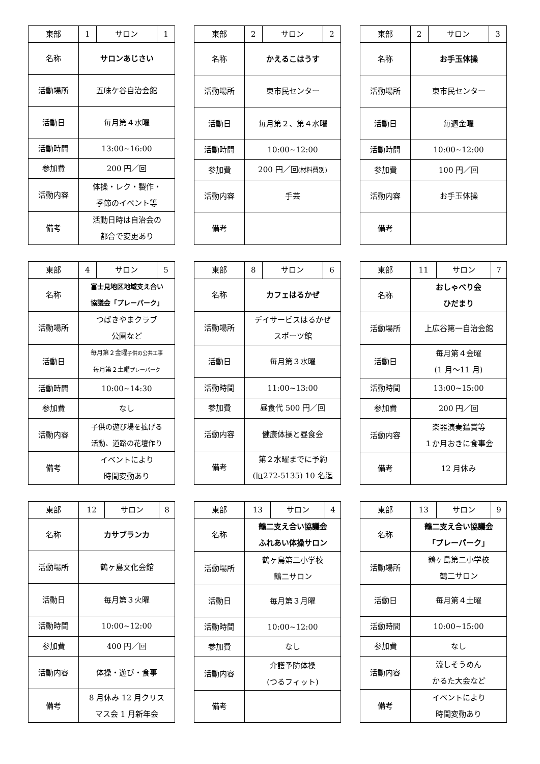| 東部 | 1 | サロン | 1 |
| 名称 | サロンあじさい | | |
| 活動場所 | 五味ケ谷自治会館 | | |
| 活動日 | 毎月第４水曜 | | |
| 活動時間 | 13:00~16:00 | | |
| 参加費 | 200 円／回 | | |
| 活動内容 | 体操・レク・製作・ 季節のイベント等 | | |
| 備考 | 活動日時は自治会の 都合で変更あり | | |
| 東部 | 2 | サロン | 2 |
| 名称 | かえるこはうす | | |
| 活動場所 | 東市民センター | | |
| 活動日 | 毎月第２、第４水曜 | | |
| 活動時間 | 10:00~12:00 | | |
| 参加費 | 200 円／回 (材料費別) | | |
| 活動内容 | 手芸 | | |
| 備考 | | | |
| 東部 | 2 | サロン | 3 |
| 名称 | お手玉体操 | | |
| 活動場所 | 東市民センター | | |
| 活動日 | 毎週金曜 | | |
| 活動時間 | 10:00~12:00 | | |
| 参加費 | 100 円／回 | | |
| 活動内容 | お手玉体操 | | |
| 備考 | | | |
| 東部 | 4 | サロン | 5 |
| 名称 | 富士見地区地域支え合い 協議会「プレーパーク」 | | |
| 活動場所 | つばきやまクラブ 公園など | | |
| 活動日 | 毎月第２金曜 子供の公共工事 毎月第２土曜 プレーパーク | | |
| 活動時間 | 10:00~14:30 | | |
| 参加費 | なし | | |
| 活動内容 | 子供の遊び場を拡げる 活動、道路の花壇作り | | |
| 備考 | イベントにより 時間変動あり | | |
| 東部 | 8 | サロン | 6 |
| 名称 | カフェはるかぜ | | |
| 活動場所 | デイサービスはるかぜ スポーツ館 | | |
| 活動日 | 毎月第３水曜 | | |
| 活動時間 | 11:00~13:00 | | |
| 参加費 | 昼食代 500 円／回 | | |
| 活動内容 | 健康体操と昼食会 | | |
| 備考 | 第２水曜までに予約 (℡272-5135) 10 名迄 | | |
| 東部 | 11 | サロン | 7 |
| 名称 | おしゃべり会 ひだまり | | |
| 活動場所 | 上広谷第一自治会館 | | |
| 活動日 | 毎月第４金曜 (1 月～11 月) | | |
| 活動時間 | 13:00~15:00 | | |
| 参加費 | 200 円／回 | | |
| 活動内容 | 楽器演奏鑑賞等 １か月おきに食事会 | | |
| 備考 | 12 月休み | | |
| 東部 | 12 | サロン | 8 |
| 名称 | カサブランカ | | |
| 活動場所 | 鶴ヶ島文化会館 | | |
| 活動日 | 毎月第３火曜 | | |
| 活動時間 | 10:00~12:00 | | |
| 参加費 | 400 円／回 | | |
| 活動内容 | 体操・遊び・食事 | | |
| 備考 | 8 月休み 12 月クリス マス会 1 月新年会 | | |
| 東部 | 13 | サロン | 4 |
| 名称 | 鶴二支え合い協議会 ふれあい体操サロン | | |
| 活動場所 | 鶴ヶ島第二小学校 鶴二サロン | | |
| 活動日 | 毎月第３月曜 | | |
| 活動時間 | 10:00~12:00 | | |
| 参加費 | なし | | |
| 活動内容 | 介護予防体操 (つるフィット) | | |
| 備考 | | | |
| 東部 | 13 | サロン | 9 |
| 名称 | 鶴二支え合い協議会 「プレーパーク」 | | |
| 活動場所 | 鶴ヶ島第二小学校 鶴二サロン | | |
| 活動日 | 毎月第４土曜 | | |
| 活動時間 | 10:00~15:00 | | |
| 参加費 | なし | | |
| 活動内容 | 流しそうめん かるた大会など | | |
| 備考 | イベントにより 時間変動あり | | |